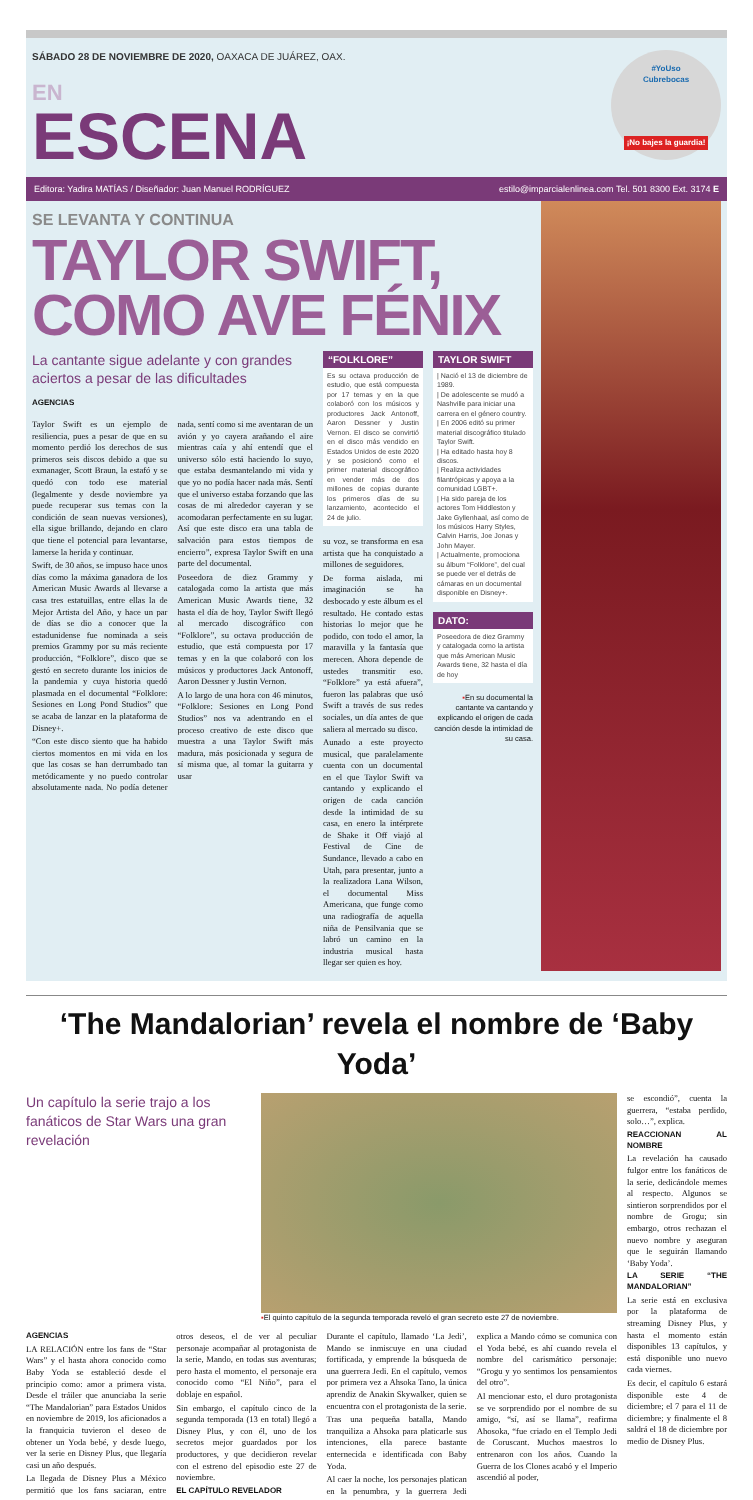#YoUso
Cubrebocas
¡No bajes la guardia!
SÁBADO 28 DE NOVIEMBRE DE 2020, OAXACA DE JUÁREZ, OAX.
EN
ESCENA
Editora: Yadira MATÍAS / Diseñador: Juan Manuel RODRÍGUEZ estilo@imparcialenlinea.com Tel. 501 8300 Ext. 3174 E
SE LEVANTA Y CONTINUA
TAYLOR SWIFT, COMO AVE FÉNIX
La cantante sigue adelante y con grandes aciertos a pesar de las dificultades
AGENCIAS
Taylor Swift es un ejemplo de resiliencia, pues a pesar de que en su momento perdió los derechos de sus primeros seis discos debido a que su exmanager, Scott Braun, la estafó y se quedó con todo ese material (legalmente y desde noviembre ya puede recuperar sus temas con la condición de sean nuevas versiones), ella sigue brillando, dejando en claro que tiene el potencial para levantarse, lamerse la herida y continuar.
Swift, de 30 años, se impuso hace unos días como la máxima ganadora de los American Music Awards al llevarse a casa tres estatuillas, entre ellas la de Mejor Artista del Año, y hace un par de días se dio a conocer que la estadunidense fue nominada a seis premios Grammy por su más reciente producción, “Folklore”, disco que se gestó en secreto durante los inicios de la pandemia y cuya historia quedó plasmada en el documental “Folklore: Sesiones en Long Pond Studios” que se acaba de lanzar en la plataforma de Disney+.
“Con este disco siento que ha habido ciertos momentos en mi vida en los que las cosas se han derrumbado tan metódicamente y no puedo controlar absolutamente nada. No podía detener nada, sentí como si me aventaran de un avión y yo cayera arañando el aire mientras caía y ahí entendí que el universo sólo está haciendo lo suyo, que estaba desmantelando mi vida y que yo no podía hacer nada más. Sentí que el universo estaba forzando que las cosas de mi alrededor cayeran y se acomodaran perfectamente en su lugar. Así que este disco era una tabla de salvación para estos tiempos de encierro”, expresa Taylor Swift en una parte del documental.
Poseedora de diez Grammy y catalogada como la artista que más American Music Awards tiene, 32 hasta el día de hoy, Taylor Swift llegó al mercado discográfico con “Folklore”, su octava producción de estudio, que está compuesta por 17 temas y en la que colaboró con los músicos y productores Jack Antonoff, Aaron Dessner y Justin Vernon.
A lo largo de una hora con 46 minutos, “Folklore: Sesiones en Long Pond Studios” nos va adentrando en el proceso creativo de este disco que muestra a una Taylor Swift más madura, más posicionada y segura de sí misma que, al tomar la guitarra y usar
“FOLKLORE”
Es su octava producción de estudio, que está compuesta por 17 temas y en la que colaboró con los músicos y productores Jack Antonoff, Aaron Dessner y Justin Vernon. El disco se convirtió en el disco más vendido en Estados Unidos de este 2020 y se posicionó como el primer material discográfico en vender más de dos millones de copias durante los primeros días de su lanzamiento, acontecido el 24 de julio.
su voz, se transforma en esa artista que ha conquistado a millones de seguidores.
De forma aislada, mi imaginación se ha desbocado y este álbum es el resultado. He contado estas historias lo mejor que he podido, con todo el amor, la maravilla y la fantasía que merecen. Ahora depende de ustedes transmitir eso. “Folklore” ya está afuera”, fueron las palabras que usó Swift a través de sus redes sociales, un día antes de que saliera al mercado su disco.
Aunado a este proyecto musical, que paralelamente cuenta con un documental en el que Taylor Swift va cantando y explicando el origen de cada canción desde la intimidad de su casa, en enero la intérprete de Shake it Off viajó al Festival de Cine de Sundance, llevado a cabo en Utah, para presentar, junto a la realizadora Lana Wilson, el documental Miss Americana, que funge como una radiografía de aquella niña de Pensilvania que se labró un camino en la industria musical hasta llegar ser quien es hoy.
TAYLOR SWIFT
| Nació el 13 de diciembre de 1989.
| De adolescente se mudó a Nashville para iniciar una carrera en el género country.
| En 2006 editó su primer material discográfico titulado Taylor Swift.
| Ha editado hasta hoy 8 discos.
| Realiza actividades filantrópicas y apoya a la comunidad LGBT+.
| Ha sido pareja de los actores Tom Hiddleston y Jake Gyllenhaal, así como de los músicos Harry Styles, Calvin Harris, Joe Jonas y John Mayer.
| Actualmente, promociona su álbum “Folklore”, del cual se puede ver el detrás de cámaras en un documental disponible en Disney+.
DATO:
Poseedora de diez Grammy y catalogada como la artista que más American Music Awards tiene, 32 hasta el día de hoy
▪En su documental la cantante va cantando y explicando el origen de cada canción desde la intimidad de su casa.
‘The Mandalorian’ revela el nombre de ‘Baby Yoda’
Un capítulo la serie trajo a los fanáticos de Star Wars una gran revelación
▪El quinto capítulo de la segunda temporada reveló el gran secreto este 27 de noviembre.
AGENCIAS
LA RELACIÓN entre los fans de “Star Wars” y el hasta ahora conocido como Baby Yoda se estableció desde el principio como: amor a primera vista. Desde el tráiler que anunciaba la serie “The Mandalorian” para Estados Unidos en noviembre de 2019, los aficionados a la franquicia tuvieron el deseo de obtener un Yoda bebé, y desde luego, ver la serie en Disney Plus, que llegaría casi un año después.
La llegada de Disney Plus a México permitió que los fans saciaran, entre otros deseos, el de ver al peculiar personaje acompañar al protagonista de la serie, Mando, en todas sus aventuras; pero hasta el momento, el personaje era conocido como “El Niño”, para el doblaje en español.
Sin embargo, el capítulo cinco de la segunda temporada (13 en total) llegó a Disney Plus, y con él, uno de los secretos mejor guardados por los productores, y que decidieron revelar con el estreno del episodio este 27 de noviembre.
EL CAPÍTULO REVELADOR
Durante el capítulo, llamado ‘La Jedi’, Mando se inmiscuye en una ciudad fortificada, y emprende la búsqueda de una guerrera Jedi. En el capítulo, vemos por primera vez a Ahsoka Tano, la única aprendiz de Anakin Skywalker, quien se encuentra con el protagonista de la serie.
Tras una pequeña batalla, Mando tranquiliza a Ahsoka para platicarle sus intenciones, ella parece bastante enternecida e identificada con Baby Yoda.
Al caer la noche, los personajes platican en la penumbra, y la guerrera Jedi explica a Mando cómo se comunica con el Yoda bebé, es ahí cuando revela el nombre del carismático personaje: “Grogu y yo sentimos los pensamientos del otro”.
Al mencionar esto, el duro protagonista se ve sorprendido por el nombre de su amigo, “sí, así se llama”, reafirma Ahosoka, “fue criado en el Templo Jedi de Coruscant. Muchos maestros lo entrenaron con los años. Cuando la Guerra de los Clones acabó y el Imperio ascendió al poder,
se escondió”, cuenta la guerrera, “estaba perdido, solo…”, explica.
REACCIONAN AL NOMBRE
La revelación ha causado fulgor entre los fanáticos de la serie, dedicándole memes al respecto. Algunos se sintieron sorprendidos por el nombre de Grogu; sin embargo, otros rechazan el nuevo nombre y aseguran que le seguirán llamando ‘Baby Yoda’.
LA SERIE “THE MANDALORIAN”
La serie está en exclusiva por la plataforma de streaming Disney Plus, y hasta el momento están disponibles 13 capítulos, y está disponible uno nuevo cada viernes.
Es decir, el capítulo 6 estará disponible este 4 de diciembre; el 7 para el 11 de diciembre; y finalmente el 8 saldrá el 18 de diciembre por medio de Disney Plus.